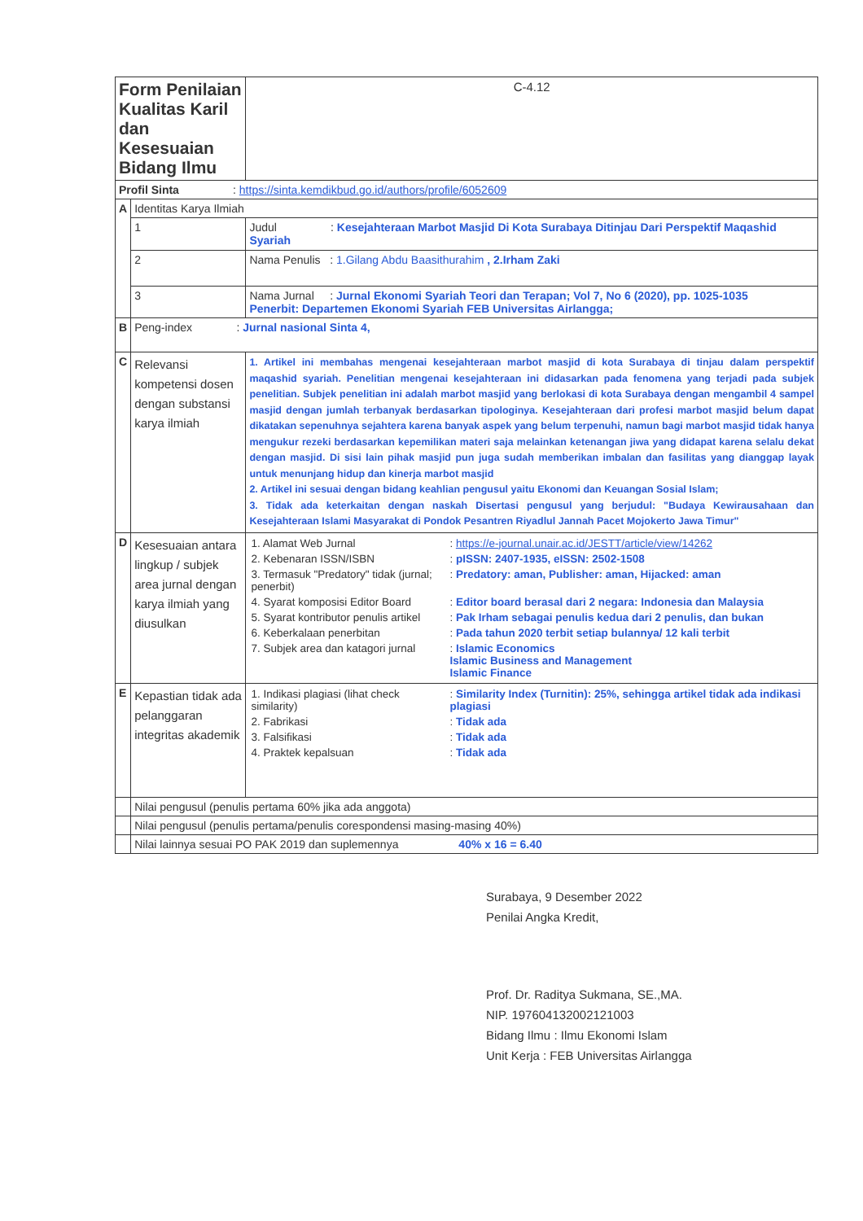| Form Penilaian Kualitas Karil dan Kesesuaian Bidang Ilmu | | | | C-4.12 |
| Profil Sinta : https://sinta.kemdikbud.go.id/authors/profile/6052609 | | | | |
| A | Identitas Karya Ilmiah | | | |
| | 1 | Judul : Kesejahteraan Marbot Masjid Di Kota Surabaya Ditinjau Dari Perspektif Maqashid Syariah | | |
| | 2 | Nama Penulis : 1.Gilang Abdu Baasithurahim , 2.Irham Zaki | | |
| | 3 | Nama Jurnal : Jurnal Ekonomi Syariah Teori dan Terapan; Vol 7, No 6 (2020), pp. 1025-1035 Penerbit: Departemen Ekonomi Syariah FEB Universitas Airlangga; | | |
| B | Peng-index : Jurnal nasional Sinta 4, | | | |
| C | Relevansi kompetensi dosen dengan substansi karya ilmiah | | 1. Artikel ini membahas mengenai kesejahteraan marbot masjid di kota Surabaya di tinjau dalam perspektif maqashid syariah. Penelitian mengenai kesejahteraan ini didasarkan pada fenomena yang terjadi pada subjek penelitian. Subjek penelitian ini adalah marbot masjid yang berlokasi di kota Surabaya dengan mengambil 4 sampel masjid dengan jumlah terbanyak berdasarkan tipologinya. Kesejahteraan dari profesi marbot masjid belum dapat dikatakan sepenuhnya sejahtera karena banyak aspek yang belum terpenuhi, namun bagi marbot masjid tidak hanya mengukur rezeki berdasarkan kepemilikan materi saja melainkan ketenangan jiwa yang didapat karena selalu dekat dengan masjid. Di sisi lain pihak masjid pun juga sudah memberikan imbalan dan fasilitas yang dianggap layak untuk menunjang hidup dan kinerja marbot masjid 2. Artikel ini sesuai dengan bidang keahlian pengusul yaitu Ekonomi dan Keuangan Sosial Islam; 3. Tidak ada keterkaitan dengan naskah Disertasi pengusul yang berjudul: "Budaya Kewirausahaan dan Kesejahteraan Islami Masyarakat di Pondok Pesantren Riyadlul Jannah Pacet Mojokerto Jawa Timur" | |
| D | Kesesuaian antara lingkup / subjek area jurnal dengan karya ilmiah yang diusulkan | | / 1. Alamat Web Jurnal / : https://e-journal.unair.ac.id/JESTT/article/view/14262 / / 2. Kebenaran ISSN/ISBN / : pISSN: 2407-1935, eISSN: 2502-1508 / / 3. Termasuk "Predatory" tidak (jurnal; penerbit) / : Predatory: aman, Publisher: aman, Hijacked: aman / / 4. Syarat komposisi Editor Board / : Editor board berasal dari 2 negara: Indonesia dan Malaysia / / 5. Syarat kontributor penulis artikel / : Pak Irham sebagai penulis kedua dari 2 penulis, dan bukan / / 6. Keberkalaan penerbitan / : Pada tahun 2020 terbit setiap bulannya/ 12 kali terbit / / 7. Subjek area dan katagori jurnal / : Islamic Economics Islamic Business and Management Islamic Finance / | |
| E | Kepastian tidak ada pelanggaran integritas akademik | | / 1. Indikasi plagiasi (lihat check similarity) / : Similarity Index (Turnitin): 25%, sehingga artikel tidak ada indikasi plagiasi / / 2. Fabrikasi / : Tidak ada / / 3. Falsifikasi / : Tidak ada / / 4. Praktek kepalsuan / : Tidak ada / | |
| | Nilai pengusul (penulis pertama 60% jika ada anggota) | | | |
| | Nilai pengusul (penulis pertama/penulis corespondensi masing-masing 40%) | | | |
| | Nilai lainnya sesuai PO PAK 2019 dan suplemennya 40% x 16 = 6.40 | | | |
Surabaya, 9 Desember 2022
Penilai Angka Kredit,
Prof. Dr. Raditya Sukmana, SE.,MA.
NIP. 197604132002121003
Bidang Ilmu : Ilmu Ekonomi Islam
Unit Kerja : FEB Universitas Airlangga